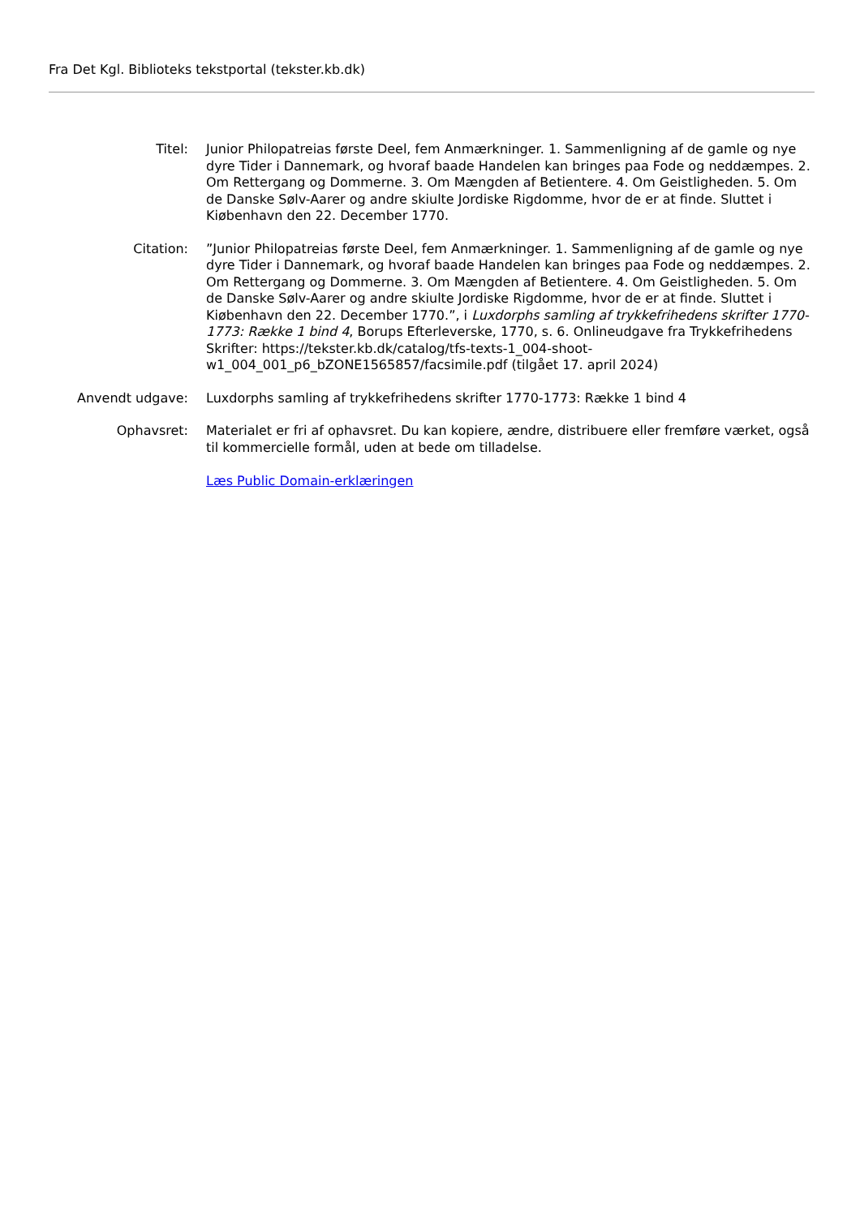Fra Det Kgl. Biblioteks tekstportal (tekster.kb.dk)
Titel: Junior Philopatreias første Deel, fem Anmærkninger. 1. Sammenligning af de gamle og nye dyre Tider i Dannemark, og hvoraf baade Handelen kan bringes paa Fode og neddæmpes. 2. Om Rettergang og Dommerne. 3. Om Mængden af Betientere. 4. Om Geistligheden. 5. Om de Danske Sølv-Aarer og andre skiulte Jordiske Rigdomme, hvor de er at finde. Sluttet i Kiøbenhavn den 22. December 1770.
Citation: ”Junior Philopatreias første Deel, fem Anmærkninger. 1. Sammenligning af de gamle og nye dyre Tider i Dannemark, og hvoraf baade Handelen kan bringes paa Fode og neddæmpes. 2. Om Rettergang og Dommerne. 3. Om Mængden af Betientere. 4. Om Geistligheden. 5. Om de Danske Sølv-Aarer og andre skiulte Jordiske Rigdomme, hvor de er at finde. Sluttet i Kiøbenhavn den 22. December 1770.”, i Luxdorphs samling af trykkefrihedens skrifter 1770-1773: Række 1 bind 4, Borups Efterleverske, 1770, s. 6. Onlineudgave fra Trykkefrihedens Skrifter: https://tekster.kb.dk/catalog/tfs-texts-1_004-shoot-w1_004_001_p6_bZONE1565857/facsimile.pdf (tilgået 17. april 2024)
Anvendt udgave: Luxdorphs samling af trykkefrihedens skrifter 1770-1773: Række 1 bind 4
Ophavsret: Materialet er fri af ophavsret. Du kan kopiere, ændre, distribuere eller fremføre værket, også til kommercielle formål, uden at bede om tilladelse.
Læs Public Domain-erklæringen